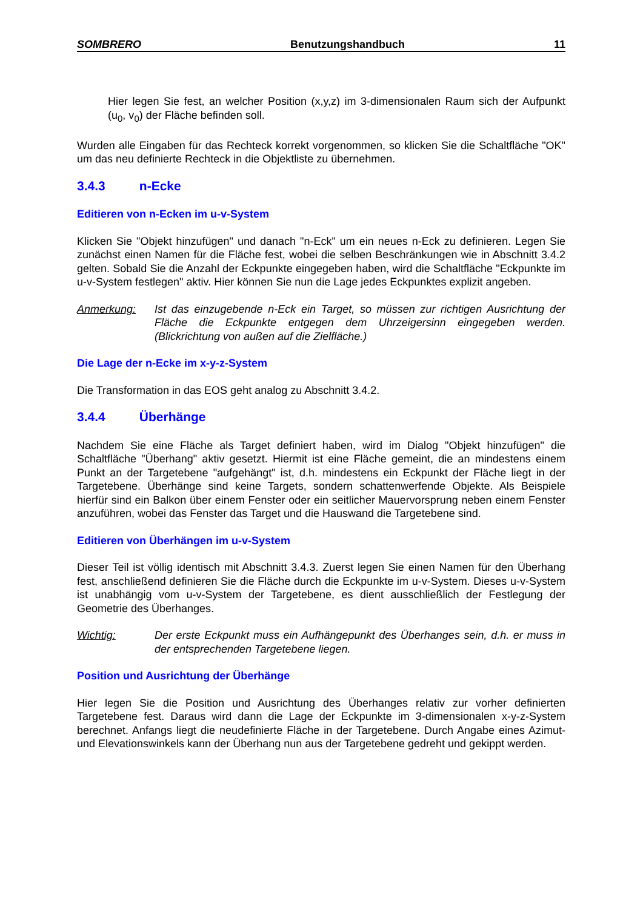SOMBRERO Benutzungshandbuch 11
Hier legen Sie fest, an welcher Position (x,y,z) im 3-dimensionalen Raum sich der Aufpunkt (u<sub>0</sub>, v<sub>0</sub>) der Fläche befinden soll.
Wurden alle Eingaben für das Rechteck korrekt vorgenommen, so klicken Sie die Schaltfläche "OK" um das neu definierte Rechteck in die Objektliste zu übernehmen.
3.4.3 n-Ecke
Editieren von n-Ecken im u-v-System
Klicken Sie "Objekt hinzufügen" und danach "n-Eck" um ein neues n-Eck zu definieren. Legen Sie zunächst einen Namen für die Fläche fest, wobei die selben Beschränkungen wie in Abschnitt 3.4.2 gelten. Sobald Sie die Anzahl der Eckpunkte eingegeben haben, wird die Schaltfläche "Eckpunkte im u-v-System festlegen" aktiv. Hier können Sie nun die Lage jedes Eckpunktes explizit angeben.
Anmerkung: Ist das einzugebende n-Eck ein Target, so müssen zur richtigen Ausrichtung der Fläche die Eckpunkte entgegen dem Uhrzeigersinn eingegeben werden. (Blickrichtung von außen auf die Zielfläche.)
Die Lage der n-Ecke im x-y-z-System
Die Transformation in das EOS geht analog zu Abschnitt 3.4.2.
3.4.4 Überhänge
Nachdem Sie eine Fläche als Target definiert haben, wird im Dialog "Objekt hinzufügen" die Schaltfläche "Überhang" aktiv gesetzt. Hiermit ist eine Fläche gemeint, die an mindestens einem Punkt an der Targetebene "aufgehängt" ist, d.h. mindestens ein Eckpunkt der Fläche liegt in der Targetebene. Überhänge sind keine Targets, sondern schattenwerfende Objekte. Als Beispiele hierfür sind ein Balkon über einem Fenster oder ein seitlicher Mauervorsprung neben einem Fenster anzuführen, wobei das Fenster das Target und die Hauswand die Targetebene sind.
Editieren von Überhängen im u-v-System
Dieser Teil ist völlig identisch mit Abschnitt 3.4.3. Zuerst legen Sie einen Namen für den Überhang fest, anschließend definieren Sie die Fläche durch die Eckpunkte im u-v-System. Dieses u-v-System ist unabhängig vom u-v-System der Targetebene, es dient ausschließlich der Festlegung der Geometrie des Überhanges.
Wichtig: Der erste Eckpunkt muss ein Aufhängepunkt des Überhanges sein, d.h. er muss in der entsprechenden Targetebene liegen.
Position und Ausrichtung der Überhänge
Hier legen Sie die Position und Ausrichtung des Überhanges relativ zur vorher definierten Targetebene fest. Daraus wird dann die Lage der Eckpunkte im 3-dimensionalen x-y-z-System berechnet. Anfangs liegt die neudefinierte Fläche in der Targetebene. Durch Angabe eines Azimut- und Elevationswinkels kann der Überhang nun aus der Targetebene gedreht und gekippt werden.